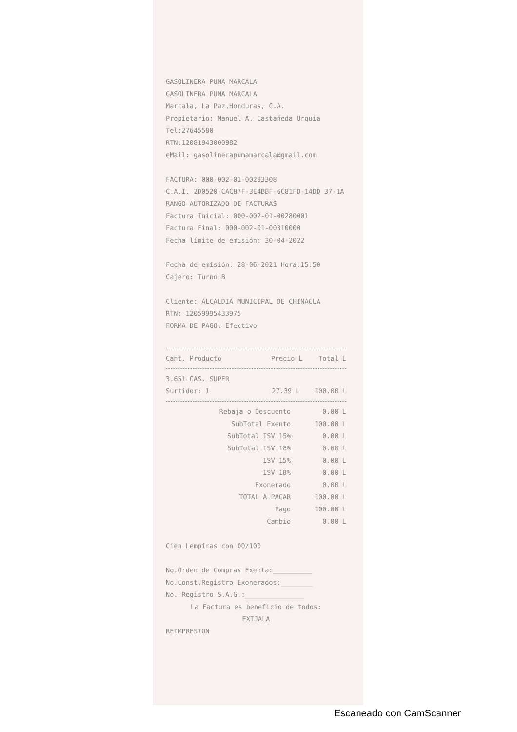GASOLINERA PUMA MARCALA
GASOLINERA PUMA MARCALA
Marcala, La Paz,Honduras, C.A.
Propietario: Manuel A. Castañeda Urquia
Tel:27645580
RTN:12081943000982
eMail: gasolinerapumamarcala@gmail.com
FACTURA: 000-002-01-00293308
C.A.I. 2D0520-CAC87F-3E4BBF-6C81FD-14DD 37-1A
RANGO AUTORIZADO DE FACTURAS
Factura Inicial: 000-002-01-00280001
Factura Final: 000-002-01-00310000
Fecha límite de emisión: 30-04-2022
Fecha de emisión: 28-06-2021 Hora:15:50
Cajero: Turno B
Cliente: ALCALDIA MUNICIPAL DE CHINACLA
RTN: 12059995433975
FORMA DE PAGO: Efectivo
| Cant. Producto | Precio L | Total L |
| --- | --- | --- |
| 3.651 GAS. SUPER | | |
| Surtidor: 1 | 27.39 L | 100.00 L |
| Rebaja o Descuento | 0.00 L |
| SubTotal Exento | 100.00 L |
| SubTotal ISV 15% | 0.00 L |
| SubTotal ISV 18% | 0.00 L |
| ISV 15% | 0.00 L |
| ISV 18% | 0.00 L |
| Exonerado | 0.00 L |
| TOTAL A PAGAR | 100.00 L |
| Pago | 100.00 L |
| Cambio | 0.00 L |
Cien Lempiras con 00/100
No.Orden de Compras Exenta:__________
No.Const.Registro Exonerados:________
No. Registro S.A.G.:_______________
La Factura es beneficio de todos:
EXIJALA
REIMPRESION
Escaneado con CamScanner